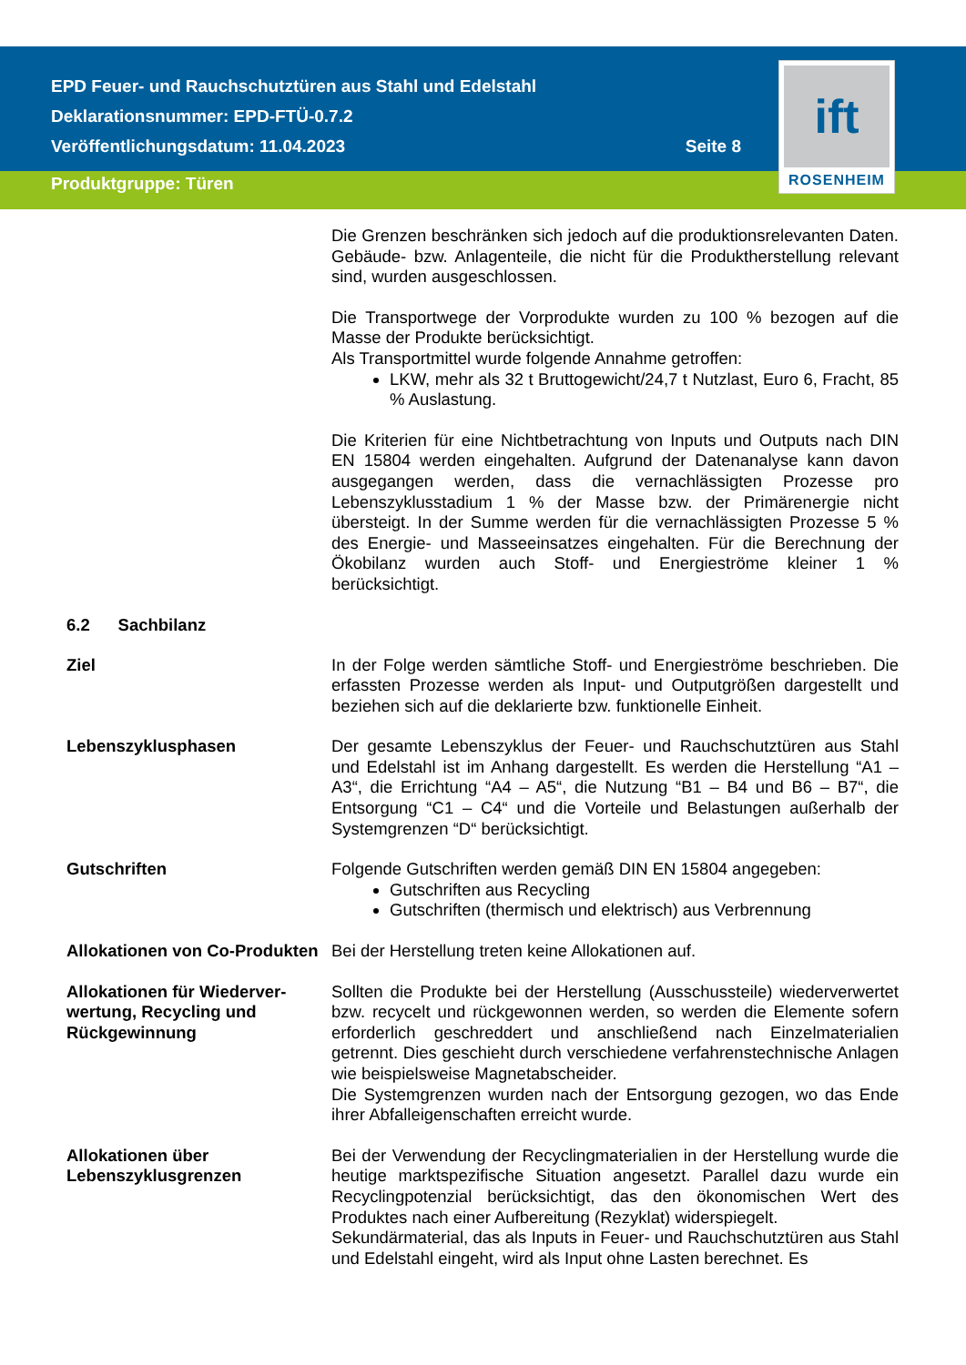EPD Feuer- und Rauchschutztüren aus Stahl und Edelstahl
Deklarationsnummer: EPD-FTÜ-0.7.2
Veröffentlichungsdatum: 11.04.2023 Seite 8
Produktgruppe: Türen
ift
ROSENHEIM
Die Grenzen beschränken sich jedoch auf die produktionsrelevanten Daten. Gebäude- bzw. Anlagenteile, die nicht für die Produktherstellung relevant sind, wurden ausgeschlossen.
Die Transportwege der Vorprodukte wurden zu 100 % bezogen auf die Masse der Produkte berücksichtigt.
Als Transportmittel wurde folgende Annahme getroffen:
LKW, mehr als 32 t Bruttogewicht/24,7 t Nutzlast, Euro 6, Fracht, 85 % Auslastung.
Die Kriterien für eine Nichtbetrachtung von Inputs und Outputs nach DIN EN 15804 werden eingehalten. Aufgrund der Datenanalyse kann davon ausgegangen werden, dass die vernachlässigten Prozesse pro Lebenszyklusstadium 1 % der Masse bzw. der Primärenergie nicht übersteigt. In der Summe werden für die vernachlässigten Prozesse 5 % des Energie- und Masseeinsatzes eingehalten. Für die Berechnung der Ökobilanz wurden auch Stoff- und Energieströme kleiner 1 % berücksichtigt.
6.2 Sachbilanz
Ziel In der Folge werden sämtliche Stoff- und Energieströme beschrieben. Die erfassten Prozesse werden als Input- und Outputgrößen dargestellt und beziehen sich auf die deklarierte bzw. funktionelle Einheit.
Lebenszyklusphasen Der gesamte Lebenszyklus der Feuer- und Rauchschutztüren aus Stahl und Edelstahl ist im Anhang dargestellt. Es werden die Herstellung “A1 – A3“, die Errichtung “A4 – A5“, die Nutzung “B1 – B4 und B6 – B7“, die Entsorgung “C1 – C4“ und die Vorteile und Belastungen außerhalb der Systemgrenzen “D“ berücksichtigt.
Gutschriften Folgende Gutschriften werden gemäß DIN EN 15804 angegeben:
Gutschriften aus Recycling
Gutschriften (thermisch und elektrisch) aus Verbrennung
Allokationen von Co-Produkten
Bei der Herstellung treten keine Allokationen auf.
Allokationen für Wiederver­wertung, Recycling und Rückgewinnung
Sollten die Produkte bei der Herstellung (Ausschussteile) wieder­verwertet bzw. recycelt und rückgewonnen werden, so werden die Elemente sofern erforderlich geschreddert und anschließend nach Einzelmaterialien getrennt. Dies geschieht durch verschiedene verfahrenstechnische Anlagen wie beispielsweise Magnetabscheider.
Die Systemgrenzen wurden nach der Entsorgung gezogen, wo das Ende ihrer Abfalleigenschaften erreicht wurde.
Allokationen über Lebenszyklusgrenzen
Bei der Verwendung der Recyclingmaterialien in der Herstellung wurde die heutige marktspezifische Situation angesetzt. Parallel dazu wurde ein Recyclingpotenzial berücksichtigt, das den ökonomischen Wert des Produktes nach einer Aufbereitung (Rezyklat) widerspiegelt.
Sekundärmaterial, das als Inputs in Feuer- und Rauchschutztüren aus Stahl und Edelstahl eingeht, wird als Input ohne Lasten berechnet. Es